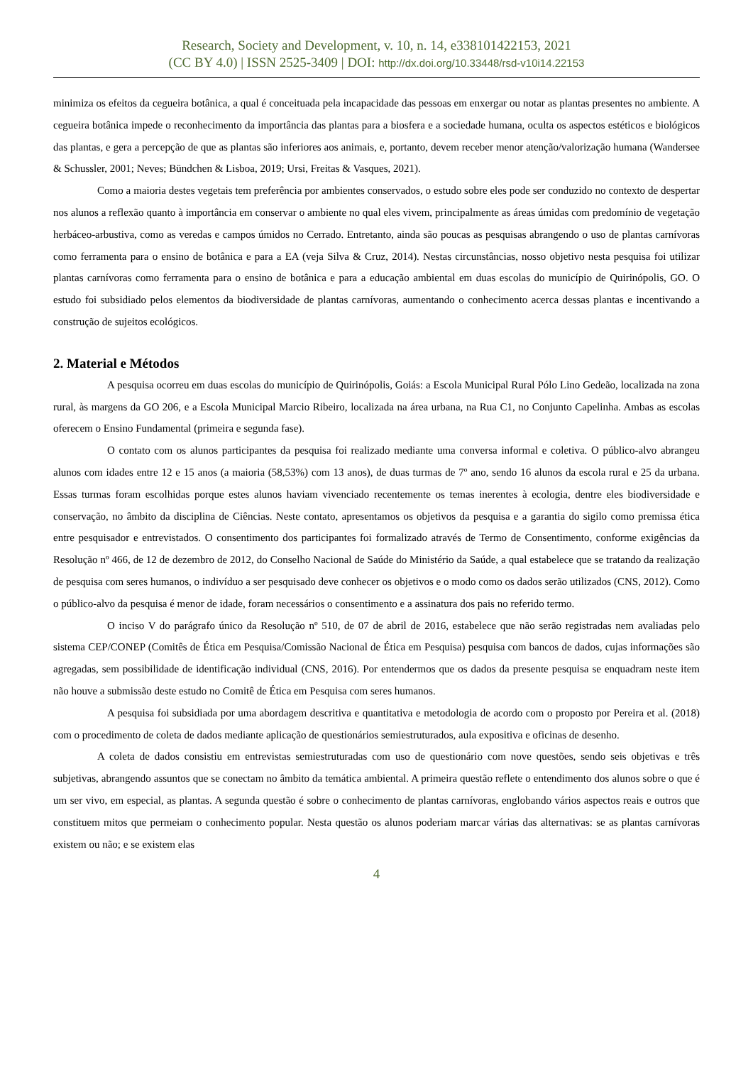Research, Society and Development, v. 10, n. 14, e338101422153, 2021
(CC BY 4.0) | ISSN 2525-3409 | DOI: http://dx.doi.org/10.33448/rsd-v10i14.22153
minimiza os efeitos da cegueira botânica, a qual é conceituada pela incapacidade das pessoas em enxergar ou notar as plantas presentes no ambiente. A cegueira botânica impede o reconhecimento da importância das plantas para a biosfera e a sociedade humana, oculta os aspectos estéticos e biológicos das plantas, e gera a percepção de que as plantas são inferiores aos animais, e, portanto, devem receber menor atenção/valorização humana (Wandersee & Schussler, 2001; Neves; Bündchen & Lisboa, 2019; Ursi, Freitas & Vasques, 2021).
Como a maioria destes vegetais tem preferência por ambientes conservados, o estudo sobre eles pode ser conduzido no contexto de despertar nos alunos a reflexão quanto à importância em conservar o ambiente no qual eles vivem, principalmente as áreas úmidas com predomínio de vegetação herbáceo-arbustiva, como as veredas e campos úmidos no Cerrado. Entretanto, ainda são poucas as pesquisas abrangendo o uso de plantas carnívoras como ferramenta para o ensino de botânica e para a EA (veja Silva & Cruz, 2014). Nestas circunstâncias, nosso objetivo nesta pesquisa foi utilizar plantas carnívoras como ferramenta para o ensino de botânica e para a educação ambiental em duas escolas do município de Quirinópolis, GO. O estudo foi subsidiado pelos elementos da biodiversidade de plantas carnívoras, aumentando o conhecimento acerca dessas plantas e incentivando a construção de sujeitos ecológicos.
2. Material e Métodos
A pesquisa ocorreu em duas escolas do município de Quirinópolis, Goiás: a Escola Municipal Rural Pólo Lino Gedeão, localizada na zona rural, às margens da GO 206, e a Escola Municipal Marcio Ribeiro, localizada na área urbana, na Rua C1, no Conjunto Capelinha. Ambas as escolas oferecem o Ensino Fundamental (primeira e segunda fase).
O contato com os alunos participantes da pesquisa foi realizado mediante uma conversa informal e coletiva. O público-alvo abrangeu alunos com idades entre 12 e 15 anos (a maioria (58,53%) com 13 anos), de duas turmas de 7º ano, sendo 16 alunos da escola rural e 25 da urbana. Essas turmas foram escolhidas porque estes alunos haviam vivenciado recentemente os temas inerentes à ecologia, dentre eles biodiversidade e conservação, no âmbito da disciplina de Ciências. Neste contato, apresentamos os objetivos da pesquisa e a garantia do sigilo como premissa ética entre pesquisador e entrevistados. O consentimento dos participantes foi formalizado através de Termo de Consentimento, conforme exigências da Resolução nº 466, de 12 de dezembro de 2012, do Conselho Nacional de Saúde do Ministério da Saúde, a qual estabelece que se tratando da realização de pesquisa com seres humanos, o indivíduo a ser pesquisado deve conhecer os objetivos e o modo como os dados serão utilizados (CNS, 2012). Como o público-alvo da pesquisa é menor de idade, foram necessários o consentimento e a assinatura dos pais no referido termo.
O inciso V do parágrafo único da Resolução nº 510, de 07 de abril de 2016, estabelece que não serão registradas nem avaliadas pelo sistema CEP/CONEP (Comitês de Ética em Pesquisa/Comissão Nacional de Ética em Pesquisa) pesquisa com bancos de dados, cujas informações são agregadas, sem possibilidade de identificação individual (CNS, 2016). Por entendermos que os dados da presente pesquisa se enquadram neste item não houve a submissão deste estudo no Comitê de Ética em Pesquisa com seres humanos.
A pesquisa foi subsidiada por uma abordagem descritiva e quantitativa e metodologia de acordo com o proposto por Pereira et al. (2018) com o procedimento de coleta de dados mediante aplicação de questionários semiestruturados, aula expositiva e oficinas de desenho.
A coleta de dados consistiu em entrevistas semiestruturadas com uso de questionário com nove questões, sendo seis objetivas e três subjetivas, abrangendo assuntos que se conectam no âmbito da temática ambiental. A primeira questão reflete o entendimento dos alunos sobre o que é um ser vivo, em especial, as plantas. A segunda questão é sobre o conhecimento de plantas carnívoras, englobando vários aspectos reais e outros que constituem mitos que permeiam o conhecimento popular. Nesta questão os alunos poderiam marcar várias das alternativas: se as plantas carnívoras existem ou não; e se existem elas
4